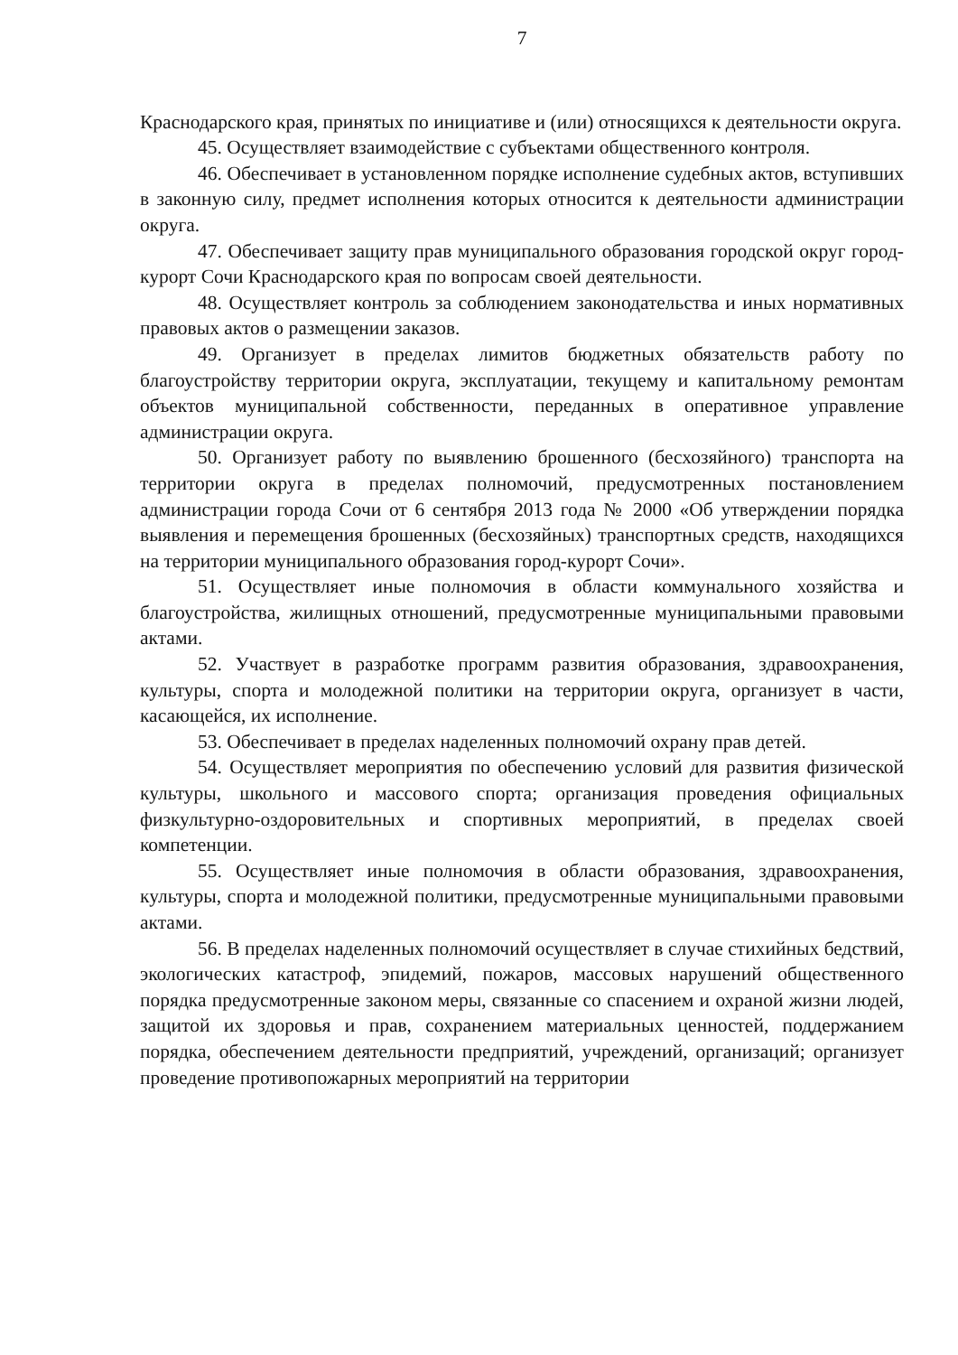7
Краснодарского края, принятых по инициативе и (или) относящихся к деятельности округа.
45. Осуществляет взаимодействие с субъектами общественного контроля.
46. Обеспечивает в установленном порядке исполнение судебных актов, вступивших в законную силу, предмет исполнения которых относится к деятельности администрации округа.
47. Обеспечивает защиту прав муниципального образования городской округ город-курорт Сочи Краснодарского края по вопросам своей деятельности.
48. Осуществляет контроль за соблюдением законодательства и иных нормативных правовых актов о размещении заказов.
49. Организует в пределах лимитов бюджетных обязательств работу по благоустройству территории округа, эксплуатации, текущему и капитальному ремонтам объектов муниципальной собственности, переданных в оперативное управление администрации округа.
50. Организует работу по выявлению брошенного (бесхозяйного) транспорта на территории округа в пределах полномочий, предусмотренных постановлением администрации города Сочи от 6 сентября 2013 года № 2000 «Об утверждении порядка выявления и перемещения брошенных (бесхозяйных) транспортных средств, находящихся на территории муниципального образования город-курорт Сочи».
51. Осуществляет иные полномочия в области коммунального хозяйства и благоустройства, жилищных отношений, предусмотренные муниципальными правовыми актами.
52. Участвует в разработке программ развития образования, здравоохранения, культуры, спорта и молодежной политики на территории округа, организует в части, касающейся, их исполнение.
53. Обеспечивает в пределах наделенных полномочий охрану прав детей.
54. Осуществляет мероприятия по обеспечению условий для развития физической культуры, школьного и массового спорта; организация проведения официальных физкультурно-оздоровительных и спортивных мероприятий, в пределах своей компетенции.
55. Осуществляет иные полномочия в области образования, здравоохранения, культуры, спорта и молодежной политики, предусмотренные муниципальными правовыми актами.
56. В пределах наделенных полномочий осуществляет в случае стихийных бедствий, экологических катастроф, эпидемий, пожаров, массовых нарушений общественного порядка предусмотренные законом меры, связанные со спасением и охраной жизни людей, защитой их здоровья и прав, сохранением материальных ценностей, поддержанием порядка, обеспечением деятельности предприятий, учреждений, организаций; организует проведение противопожарных мероприятий на территории